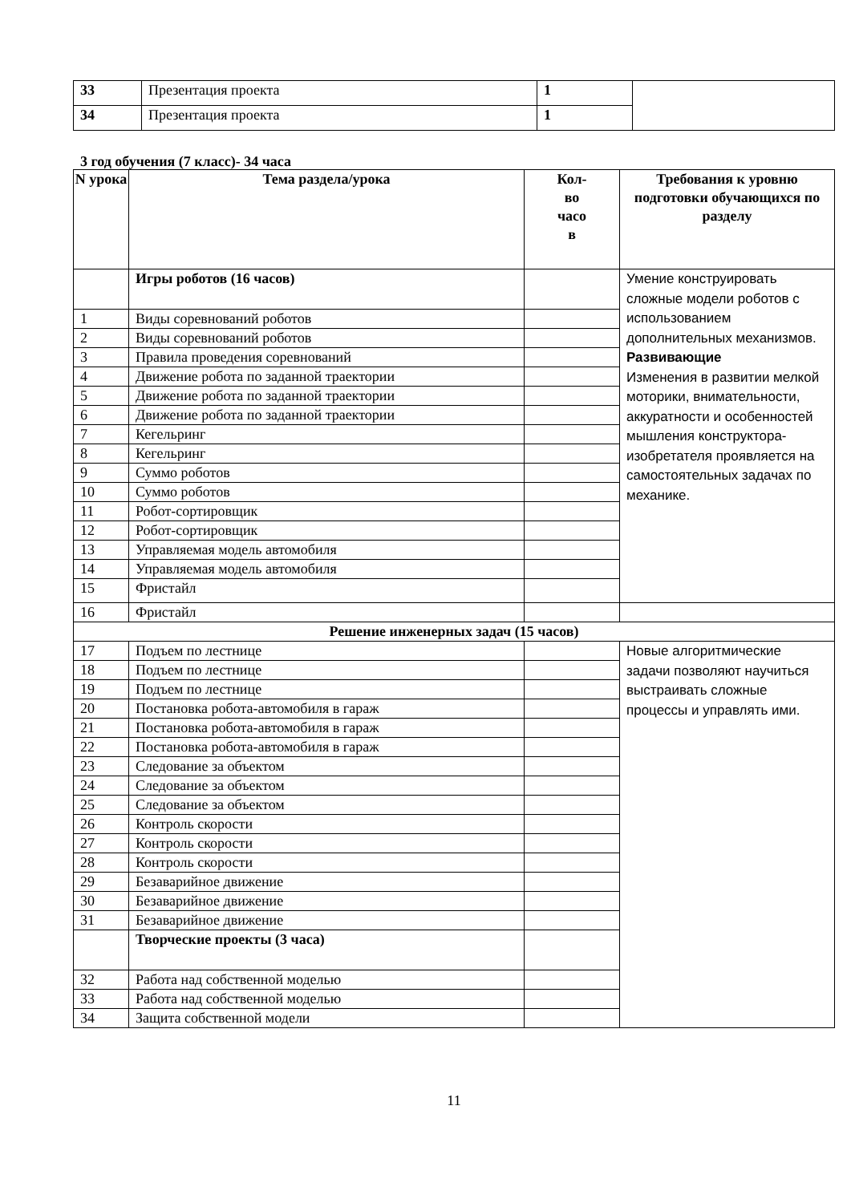| 33 | Презентация проекта | 1 | |
| 34 | Презентация проекта | 1 | |
3 год обучения (7 класс)- 34 часа
| N урока | Тема раздела/урока | Кол- во часо в | Требования к уровню подготовки обучающихся по разделу |
| --- | --- | --- | --- |
| | Игры роботов (16 часов) | | Умение конструировать сложные модели роботов с использованием дополнительных механизмов. Развивающие Изменения в развитии мелкой моторики, внимательности, аккуратности и особенностей мышления конструктора-изобретателя проявляется на самостоятельных задачах по механике. |
| 1 | Виды соревнований роботов | | |
| 2 | Виды соревнований роботов | | |
| 3 | Правила проведения соревнований | | |
| 4 | Движение робота по заданной траектории | | |
| 5 | Движение робота по заданной траектории | | |
| 6 | Движение робота по заданной траектории | | |
| 7 | Кегельринг | | |
| 8 | Кегельринг | | |
| 9 | Суммо роботов | | |
| 10 | Суммо роботов | | |
| 11 | Робот-сортировщик | | |
| 12 | Робот-сортировщик | | |
| 13 | Управляемая модель автомобиля | | |
| 14 | Управляемая модель автомобиля | | |
| 15 | Фристайл | | |
| 16 | Фристайл | | |
| Решение инженерных задач (15 часов) | | | |
| 17 | Подъем по лестнице | | Новые алгоритмические задачи позволяют научиться выстраивать сложные процессы и управлять ими. |
| 18 | Подъем по лестнице | | |
| 19 | Подъем по лестнице | | |
| 20 | Постановка робота-автомобиля в гараж | | |
| 21 | Постановка робота-автомобиля в гараж | | |
| 22 | Постановка робота-автомобиля в гараж | | |
| 23 | Следование за объектом | | |
| 24 | Следование за объектом | | |
| 25 | Следование за объектом | | |
| 26 | Контроль скорости | | |
| 27 | Контроль скорости | | |
| 28 | Контроль скорости | | |
| 29 | Безаварийное движение | | |
| 30 | Безаварийное движение | | |
| 31 | Безаварийное движение | | |
| | Творческие проекты (3 часа) | | |
| 32 | Работа над собственной моделью | | |
| 33 | Работа над собственной моделью | | |
| 34 | Защита собственной модели | | |
11